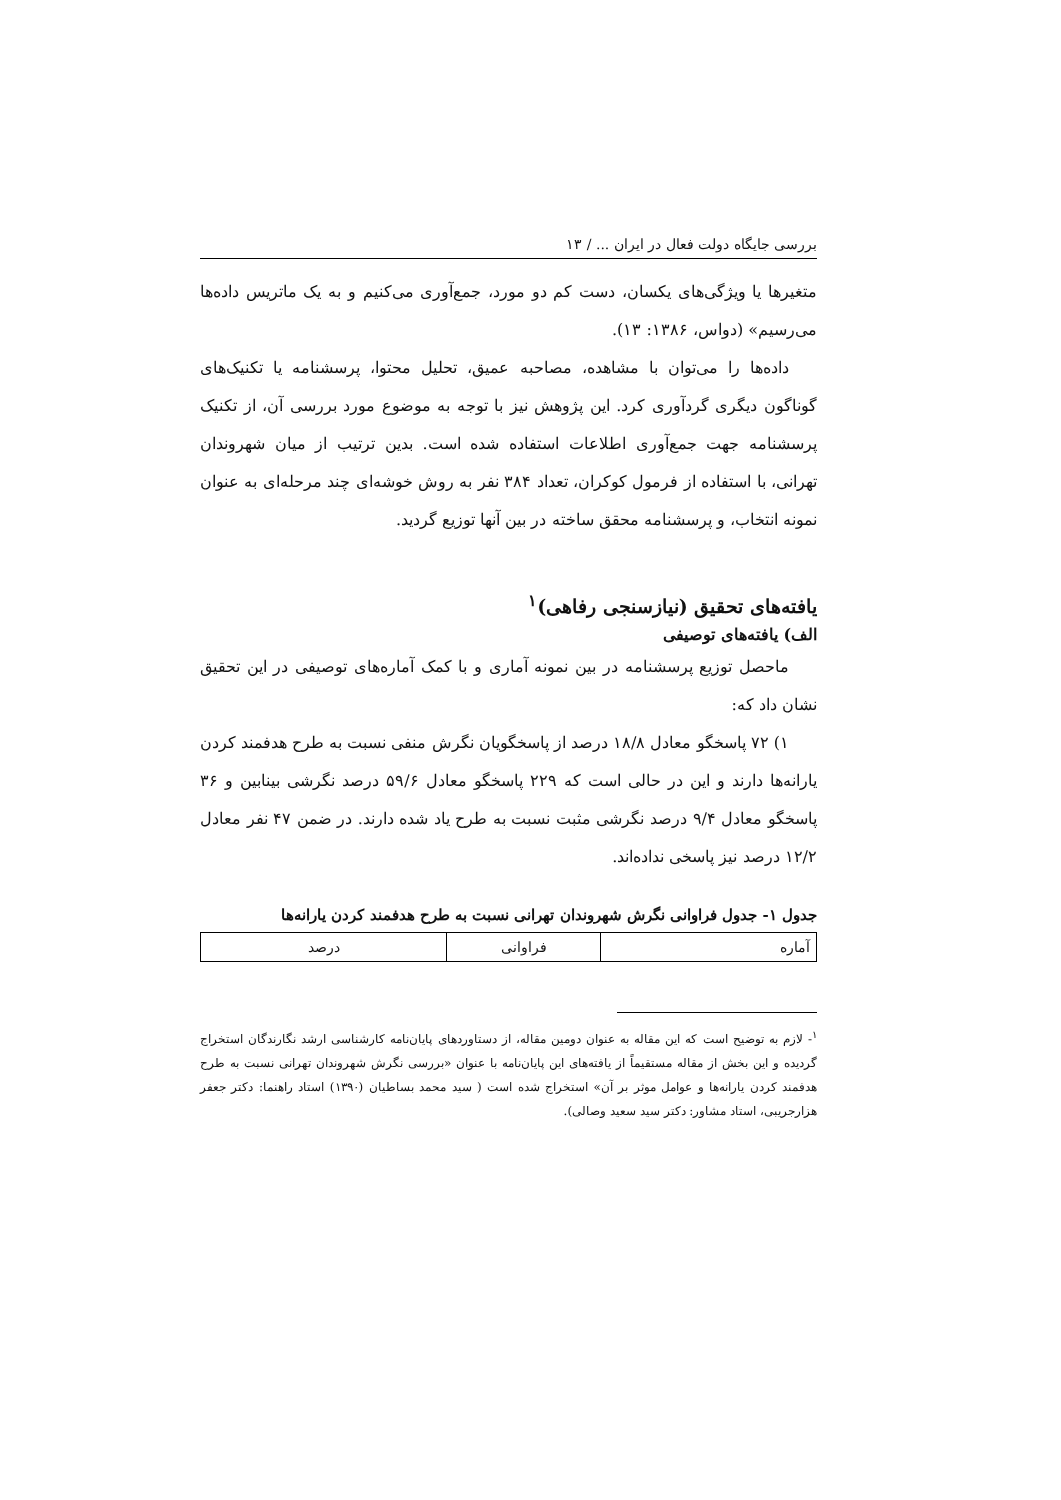بررسی جایگاه دولت فعال در ایران ... / ۱۳
متغیرها یا ویژگی‌های یکسان، دست کم دو مورد، جمع‌آوری می‌کنیم و به یک ماتریس داده‌ها می‌رسیم» (دواس، ۱۳۸۶: ۱۳).
داده‌ها را می‌توان با مشاهده، مصاحبه عمیق، تحلیل محتوا، پرسشنامه یا تکنیک‌های گوناگون دیگری گردآوری کرد. این پژوهش نیز با توجه به موضوع مورد بررسی آن، از تکنیک پرسشنامه جهت جمع‌آوری اطلاعات استفاده شده است. بدین ترتیب از میان شهروندان تهرانی، با استفاده از فرمول کوکران، تعداد ۳۸۴ نفر به روش خوشه‌ای چند مرحله‌ای به عنوان نمونه انتخاب، و پرسشنامه محقق ساخته در بین آنها توزیع گردید.
یافته‌های تحقیق (نیازسنجی رفاهی)<sup>۱</sup>
الف) یافته‌های توصیفی
ماحصل توزیع پرسشنامه در بین نمونه آماری و با کمک آماره‌های توصیفی در این تحقیق نشان داد که:
۱) ۷۲ پاسخگو معادل ۱۸/۸ درصد از پاسخگویان نگرش منفی نسبت به طرح هدفمند کردن یارانه‌ها دارند و این در حالی است که ۲۲۹ پاسخگو معادل ۵۹/۶ درصد نگرشی بینابین و ۳۶ پاسخگو معادل ۹/۴ درصد نگرشی مثبت نسبت به طرح یاد شده دارند. در ضمن ۴۷ نفر معادل ۱۲/۲ درصد نیز پاسخی نداده‌اند.
جدول ۱- جدول فراوانی نگرش شهروندان تهرانی نسبت به طرح هدفمند کردن یارانه‌ها
| آماره | فراوانی | درصد |
<sup>۱</sup>- لازم به توضیح است که این مقاله به عنوان دومین مقاله، از دستاوردهای پایان‌نامه کارشناسی ارشد نگارندگان استخراج گردیده و این بخش از مقاله مستقیماً از یافته‌های این پایان‌نامه با عنوان «بررسی نگرش شهروندان تهرانی نسبت به طرح هدفمند کردن یارانه‌ها و عوامل موثر بر آن» استخراج شده است ( سید محمد بساطیان (۱۳۹۰) استاد راهنما: دکتر جعفر هزارجریبی، استاد مشاور: دکتر سید سعید وصالی).